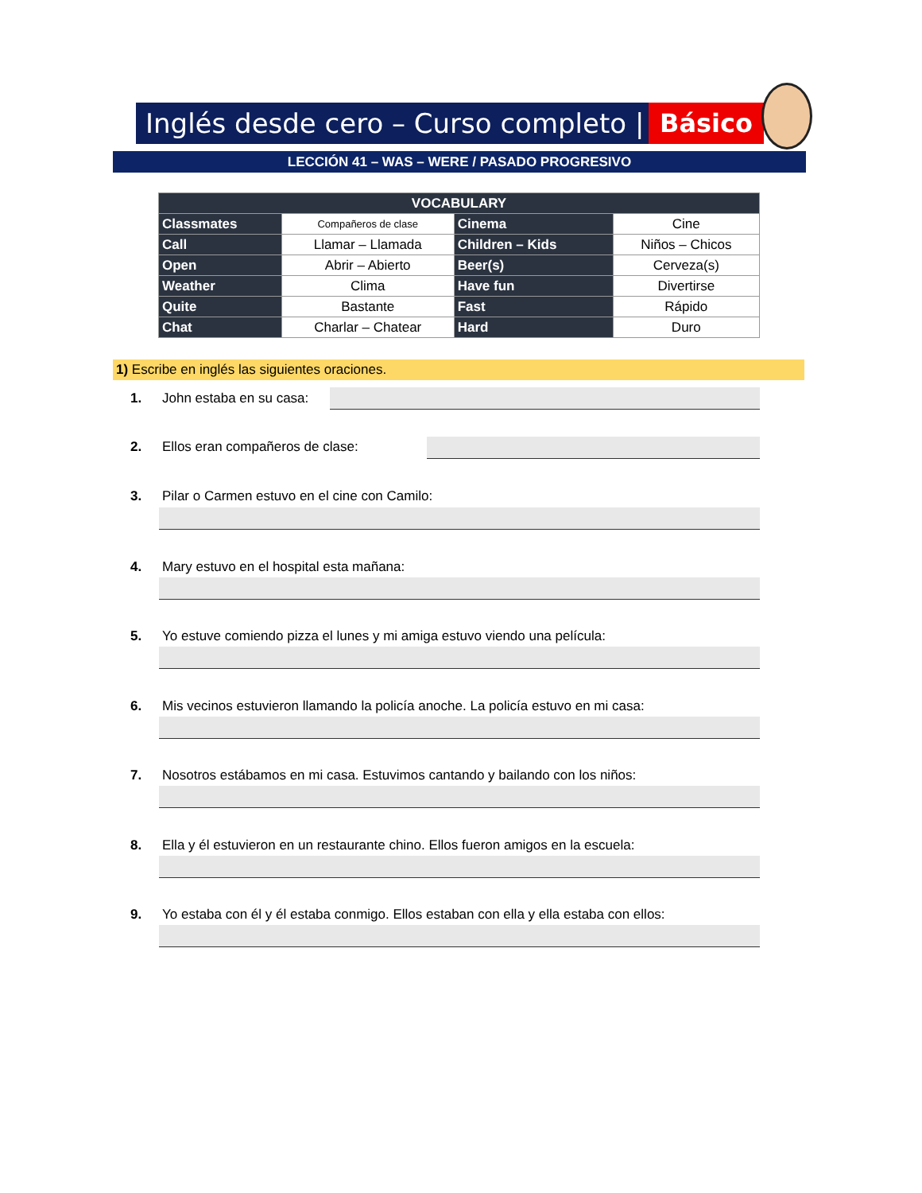Inglés desde cero – Curso completo | Básico
LECCIÓN 41 – WAS – WERE / PASADO PROGRESIVO
| VOCABULARY | | | |
| --- | --- | --- | --- |
| Classmates | Compañeros de clase | Cinema | Cine |
| Call | Llamar – Llamada | Children – Kids | Niños – Chicos |
| Open | Abrir – Abierto | Beer(s) | Cerveza(s) |
| Weather | Clima | Have fun | Divertirse |
| Quite | Bastante | Fast | Rápido |
| Chat | Charlar – Chatear | Hard | Duro |
1) Escribe en inglés las siguientes oraciones.
1. John estaba en su casa:
2. Ellos eran compañeros de clase:
3. Pilar o Carmen estuvo en el cine con Camilo:
4. Mary estuvo en el hospital esta mañana:
5. Yo estuve comiendo pizza el lunes y mi amiga estuvo viendo una película:
6. Mis vecinos estuvieron llamando la policía anoche. La policía estuvo en mi casa:
7. Nosotros estábamos en mi casa. Estuvimos cantando y bailando con los niños:
8. Ella y él estuvieron en un restaurante chino. Ellos fueron amigos en la escuela:
9. Yo estaba con él y él estaba conmigo. Ellos estaban con ella y ella estaba con ellos: